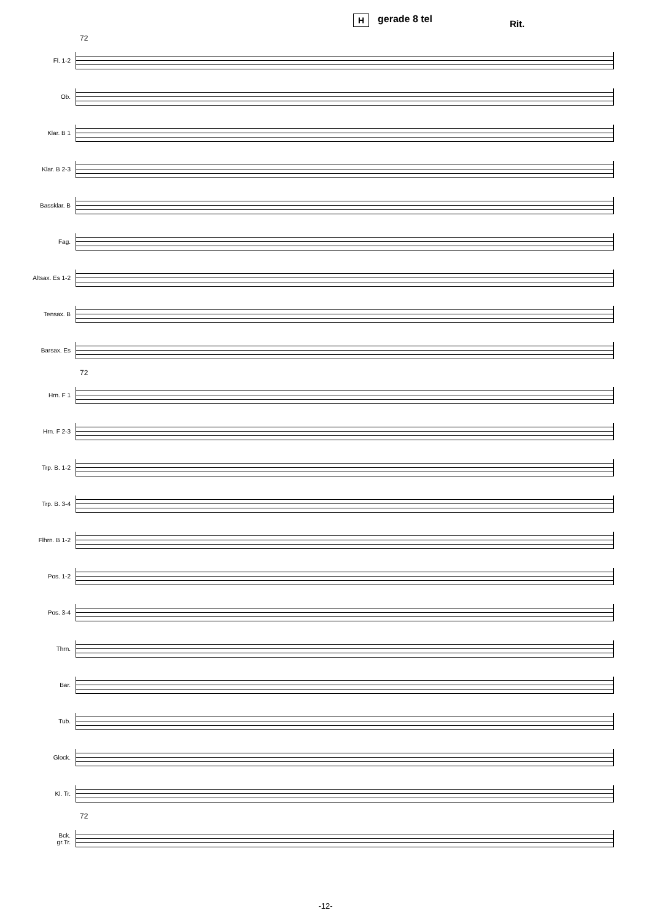H gerade 8 tel Rit.
72
Fl. 1-2
Ob.
Klar. B 1
Klar. B 2-3
Bassklar. B
Fag.
Altsax. Es 1-2
Tensax. B
Barsax. Es
72
Hrn. F 1
Hrn. F 2-3
Trp. B. 1-2
Trp. B. 3-4
Flhrn. B 1-2
Pos. 1-2
Pos. 3-4
Thrn.
Bar.
Tub.
Glock.
Kl. Tr.
72
Bck.
gr.Tr.
-12-